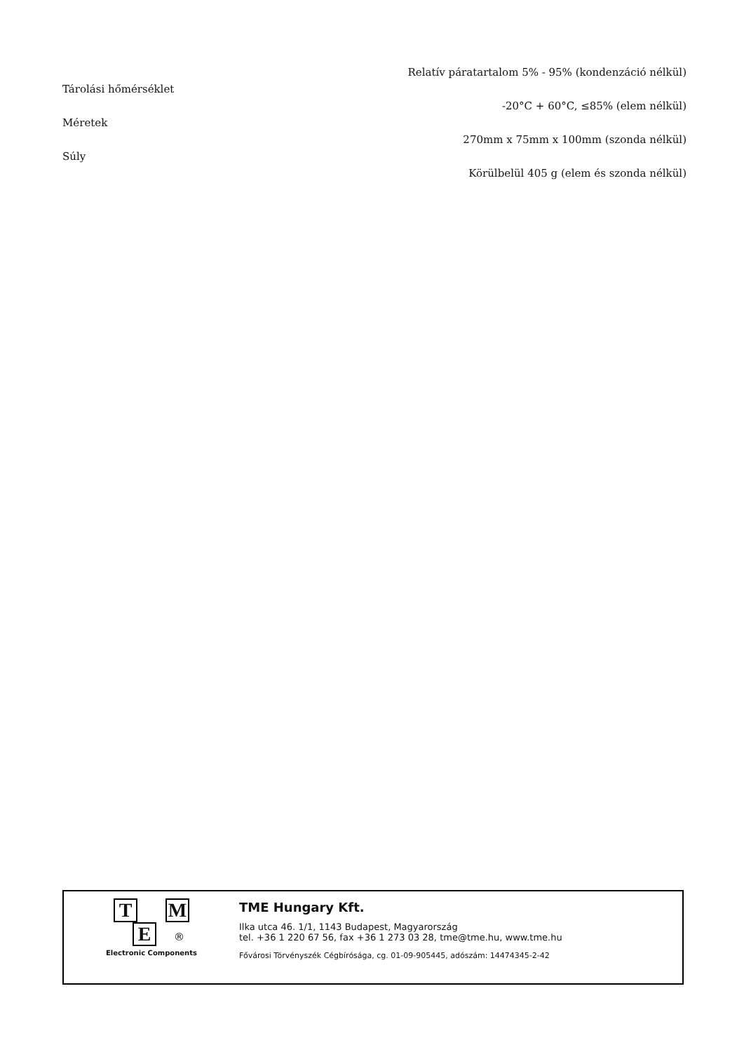Relatív páratartalom 5% - 95% (kondenzáció nélkül)
Tárolási hőmérséklet
-20°C + 60°C, ≤85% (elem nélkül)
Méretek
270mm x 75mm x 100mm (szonda nélkül)
Súly
Körülbelül 405 g (elem és szonda nélkül)
T M
E ®
Electronic Components
TME Hungary Kft.
Ilka utca 46. 1/1, 1143 Budapest, Magyarország
tel. +36 1 220 67 56, fax +36 1 273 03 28, tme@tme.hu, www.tme.hu
Fővárosi Törvényszék Cégbírósága, cg. 01-09-905445, adószám: 14474345-2-42